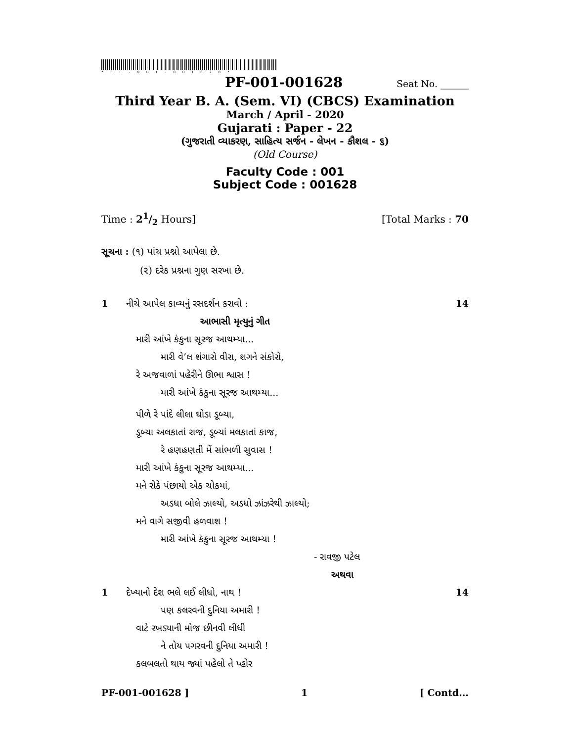*PF-001-001628*
PF-001-001628 Seat No. ______
Third Year B. A. (Sem. VI) (CBCS) Examination
March / April - 2020
Gujarati : Paper - 22
(ગુજરાતી વ્યાકરણ, સાહિત્ય સર્જન - લેખન - કૌશલ - ૬)
(Old Course)
Faculty Code : 001
Subject Code : 001628
Time : 21/2 Hours] [Total Marks : 70
સૂચના : (૧) પાંચ પ્રશ્નો આપેલા છે.
(૨) દરેક પ્રશ્નના ગુણ સરખા છે.
1 નીચે આપેલ કાવ્યનું રસદર્શન કરાવો :
આભાસી મૃત્યુનું ગીત
મારી આંખે કંકુના સૂરજ આથમ્યા...
મારી વે’લ શંગારો વીરા, શગને સંકોરો,
રે અજવાળાં પહેરીને ઊભા શ્વાસ !
મારી આંખે કંકુના સૂરજ આથમ્યા...
પીળે રે પાંદે લીલા ઘોડા ડૂબ્યા,
ડૂબ્યા અલકાતાં રાજ, ડૂબ્યાં મલકાતાં કાજ,
રે હણહણતી મેં સાંભળી સુવાસ !
મારી આંખે કંકુના સૂરજ આથમ્યા...
મને રોકે પંછાયો એક ચોકમાં,
અડધા બોલે ઝાલ્યો, અડધો ઝાંઝરેથી ઝાલ્યો;
મને વાગે સજીવી હળવાશ !
મારી આંખે કંકુના સૂરજ આથમ્યા !
- રાવજી પટેલ
અથવા
14
1 દેખ્યાનો દેશ ભલે લઈ લીધો, નાથ !
પણ કલરવની દુનિયા અમારી !
વાટે રખડ્યાની મોજ છીનવી લીધી
ને તોય પગરવની દુનિયા અમારી !
કલબલતો થાય જ્યાં પહેલો તે પ્હોર
14
PF-001-001628 ] 1 [ Contd...